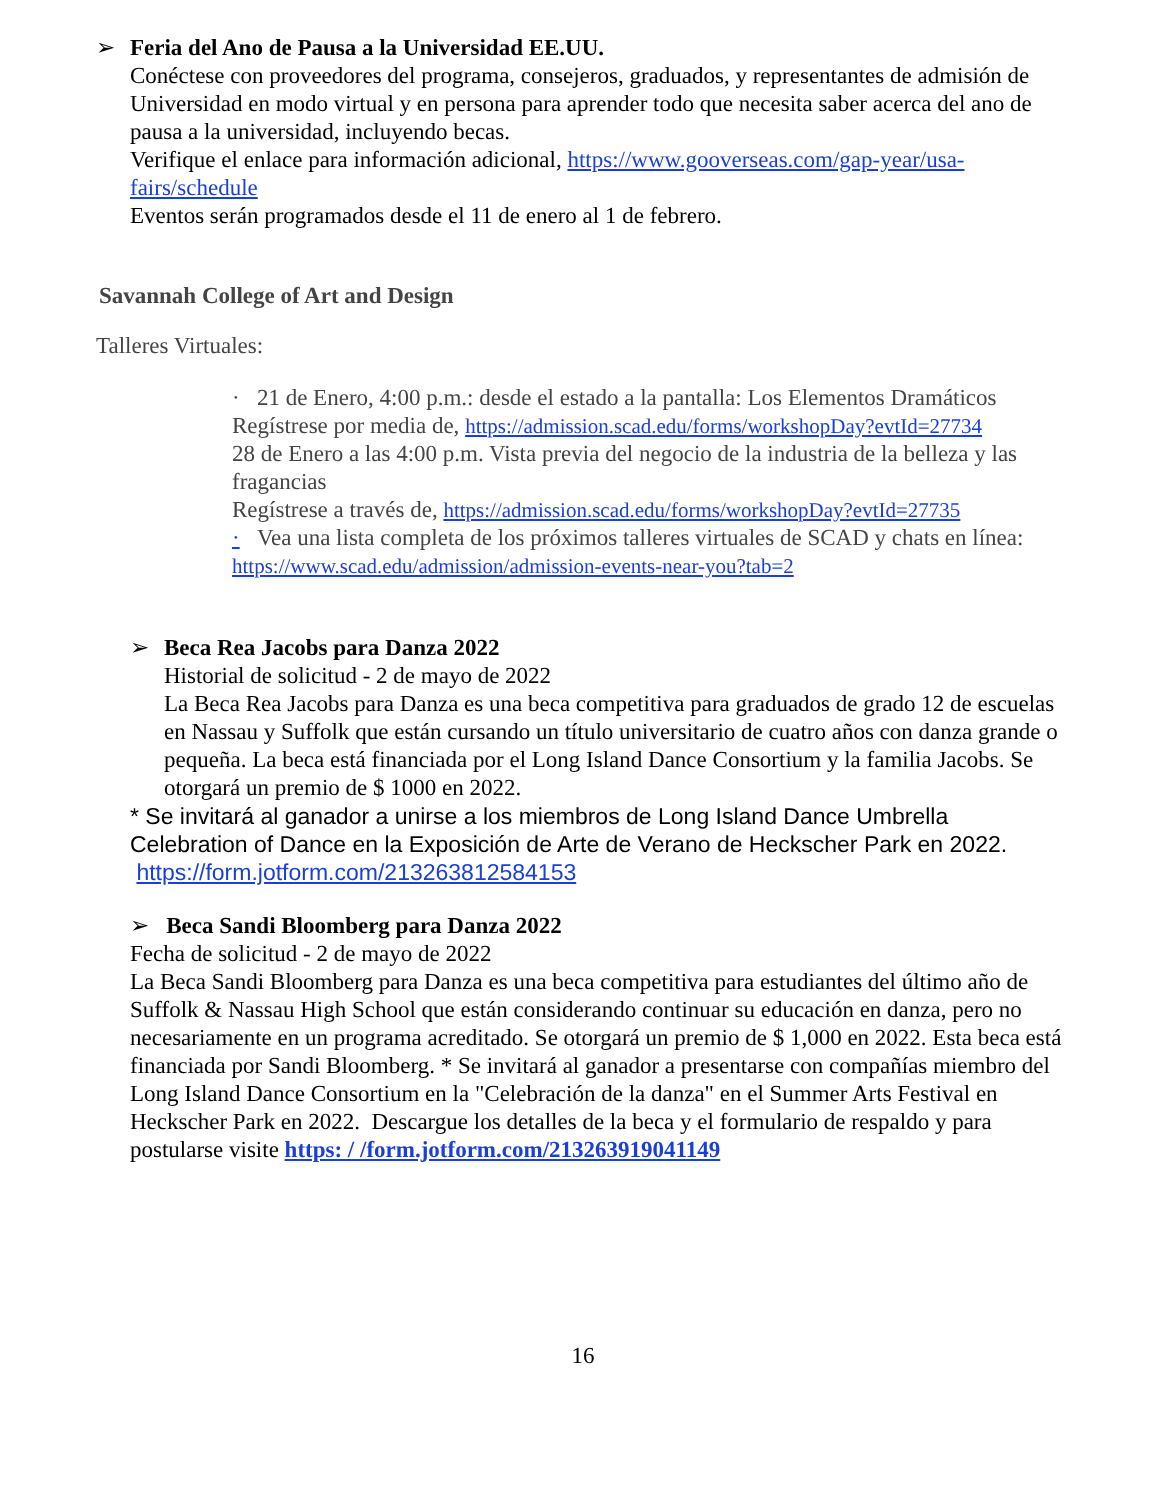➢
Feria del Ano de Pausa a la Universidad EE.UU.
Conéctese con proveedores del programa, consejeros, graduados, y representantes de admisión de Universidad en modo virtual y en persona para aprender todo que necesita saber acerca del ano de pausa a la universidad, incluyendo becas.
Verifique el enlace para información adicional, https://www.gooverseas.com/gap-year/usa-fairs/schedule
Eventos serán programados desde el 11 de enero al 1 de febrero.
Savannah College of Art and Design
Talleres Virtuales:
· 21 de Enero, 4:00 p.m.: desde el estado a la pantalla: Los Elementos Dramáticos
Regístrese por media de, https://admission.scad.edu/forms/workshopDay?evtId=27734
28 de Enero a las 4:00 p.m. Vista previa del negocio de la industria de la belleza y las fragancias
Regístrese a través de, https://admission.scad.edu/forms/workshopDay?evtId=27735
· Vea una lista completa de los próximos talleres virtuales de SCAD y chats en línea:
https://www.scad.edu/admission/admission-events-near-you?tab=2
➢
Beca Rea Jacobs para Danza 2022
Historial de solicitud - 2 de mayo de 2022
La Beca Rea Jacobs para Danza es una beca competitiva para graduados de grado 12 de escuelas en Nassau y Suffolk que están cursando un título universitario de cuatro años con danza grande o pequeña. La beca está financiada por el Long Island Dance Consortium y la familia Jacobs. Se otorgará un premio de $ 1000 en 2022.
* Se invitará al ganador a unirse a los miembros de Long Island Dance Umbrella Celebration of Dance en la Exposición de Arte de Verano de Heckscher Park en 2022. https://form.jotform.com/213263812584153
➢ Beca Sandi Bloomberg para Danza 2022
Fecha de solicitud - 2 de mayo de 2022
La Beca Sandi Bloomberg para Danza es una beca competitiva para estudiantes del último año de Suffolk & Nassau High School que están considerando continuar su educación en danza, pero no necesariamente en un programa acreditado. Se otorgará un premio de $ 1,000 en 2022. Esta beca está financiada por Sandi Bloomberg. * Se invitará al ganador a presentarse con compañías miembro del Long Island Dance Consortium en la "Celebración de la danza" en el Summer Arts Festival en Heckscher Park en 2022. Descargue los detalles de la beca y el formulario de respaldo y para postularse visite https: / /form.jotform.com/213263919041149
16